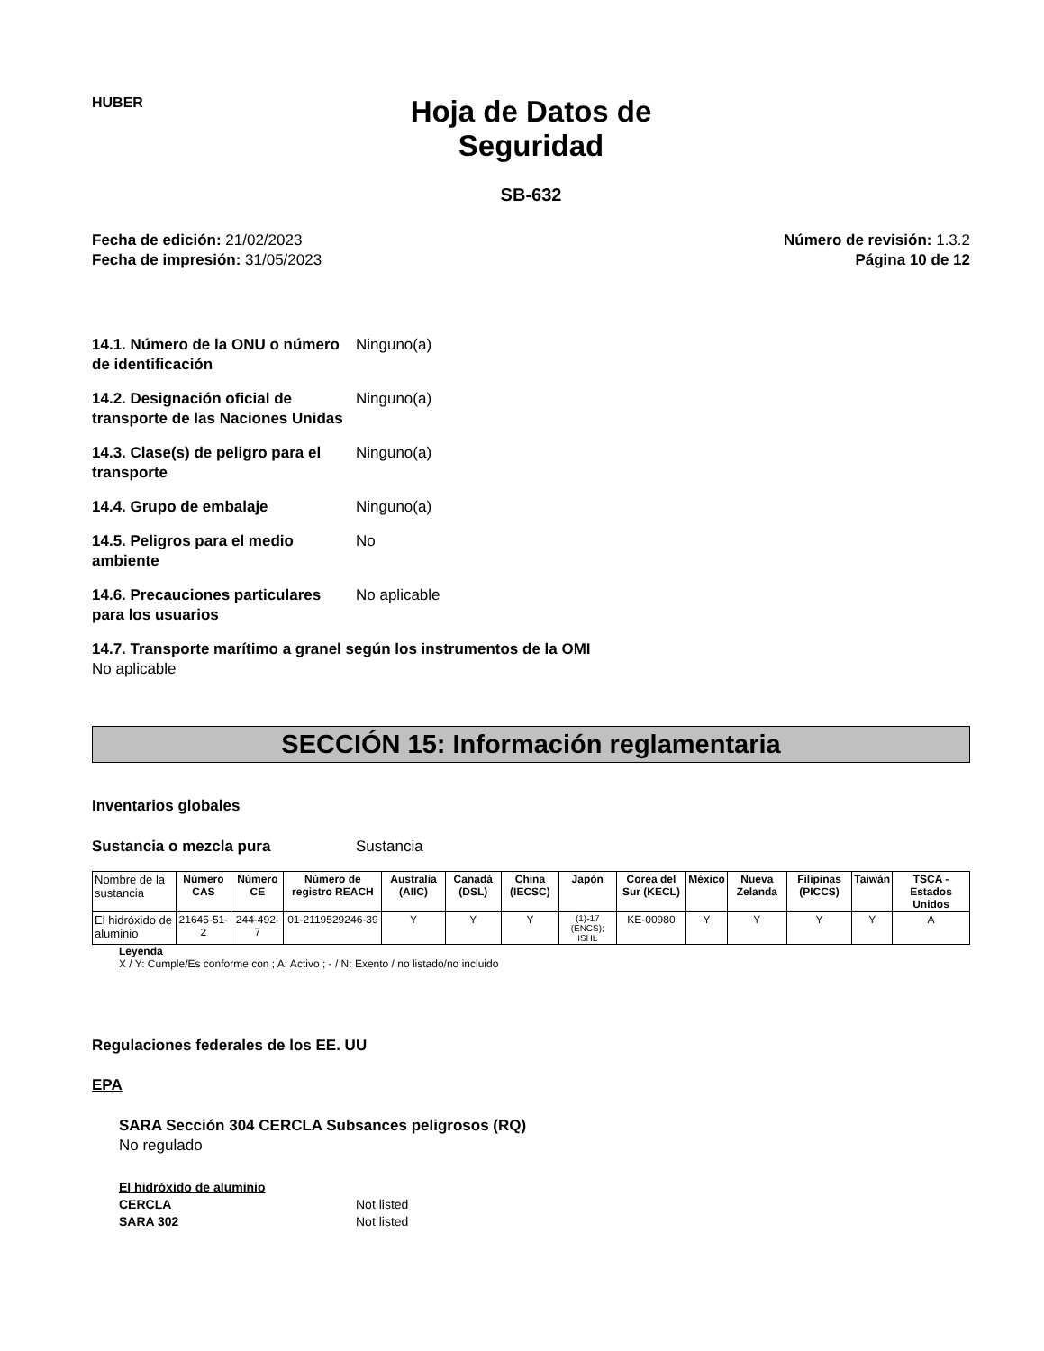HUBER
Hoja de Datos de
Seguridad
SB-632
Fecha de edición: 21/02/2023
Fecha de impresión: 31/05/2023
Número de revisión: 1.3.2
Página 10 de 12
14.1. Número de la ONU o número de identificación
Ninguno(a)
14.2. Designación oficial de transporte de las Naciones Unidas
Ninguno(a)
14.3. Clase(s) de peligro para el transporte
Ninguno(a)
14.4. Grupo de embalaje Ninguno(a)
14.5. Peligros para el medio ambiente
No
14.6. Precauciones particulares para los usuarios
No aplicable
14.7. Transporte marítimo a granel según los instrumentos de la OMI
No aplicable
SECCIÓN 15: Información reglamentaria
Inventarios globales
Sustancia o mezcla pura Sustancia
| Nombre de la sustancia | Número CAS | Número CE | Número de registro REACH | Australia (AIIC) | Canadá (DSL) | China (IECSC) | Japón | Corea del Sur (KECL) | México | Nueva Zelanda | Filipinas (PICCS) | Taiwán | TSCA - Estados Unidos |
| --- | --- | --- | --- | --- | --- | --- | --- | --- | --- | --- | --- | --- | --- |
| El hidróxido de aluminio | 21645-51-2 | 244-492-7 | 01-2119529246-39 | Y | Y | Y | (1)-17 (ENCS); ISHL | KE-00980 | Y | Y | Y | Y | A |
Leyenda
X / Y: Cumple/Es conforme con ; A: Activo ; - / N: Exento / no listado/no incluido
Regulaciones federales de los EE. UU
EPA
SARA Sección 304 CERCLA Subsances peligrosos (RQ)
No regulado
El hidróxido de aluminio
CERCLA Not listed
SARA 302 Not listed